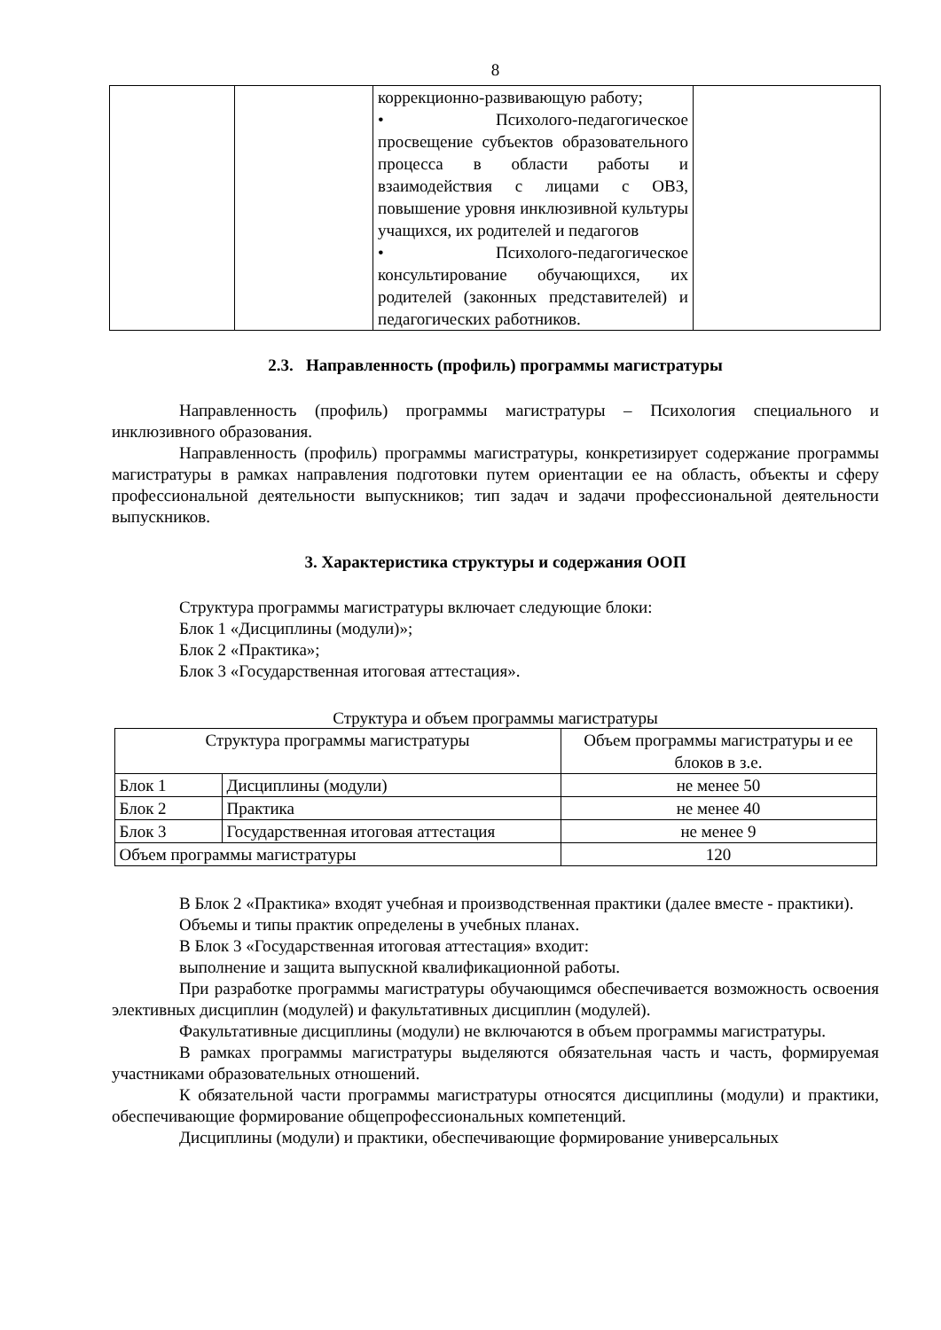8
| | | коррекционно-развивающую работу; • Психолого-педагогическое просвещение субъектов образовательного процесса в области работы и взаимодействия с лицами с ОВЗ, повышение уровня инклюзивной культуры учащихся, их родителей и педагогов • Психолого-педагогическое консультирование обучающихся, их родителей (законных представителей) и педагогических работников. | |
2.3. Направленность (профиль) программы магистратуры
Направленность (профиль) программы магистратуры – Психология специального и инклюзивного образования.
Направленность (профиль) программы магистратуры, конкретизирует содержание программы магистратуры в рамках направления подготовки путем ориентации ее на область, объекты и сферу профессиональной деятельности выпускников; тип задач и задачи профессиональной деятельности выпускников.
3. Характеристика структуры и содержания ООП
Структура программы магистратуры включает следующие блоки:
Блок 1 «Дисциплины (модули)»;
Блок 2 «Практика»;
Блок 3 «Государственная итоговая аттестация».
Структура и объем программы магистратуры
| Структура программы магистратуры | | Объем программы магистратуры и ее блоков в з.е. |
| Блок 1 | Дисциплины (модули) | не менее 50 |
| Блок 2 | Практика | не менее 40 |
| Блок 3 | Государственная итоговая аттестация | не менее 9 |
| Объем программы магистратуры | | 120 |
В Блок 2 «Практика» входят учебная и производственная практики (далее вместе - практики).
Объемы и типы практик определены в учебных планах.
В Блок 3 «Государственная итоговая аттестация» входит:
выполнение и защита выпускной квалификационной работы.
При разработке программы магистратуры обучающимся обеспечивается возможность освоения элективных дисциплин (модулей) и факультативных дисциплин (модулей).
Факультативные дисциплины (модули) не включаются в объем программы магистратуры.
В рамках программы магистратуры выделяются обязательная часть и часть, формируемая участниками образовательных отношений.
К обязательной части программы магистратуры относятся дисциплины (модули) и практики, обеспечивающие формирование общепрофессиональных компетенций.
Дисциплины (модули) и практики, обеспечивающие формирование универсальных